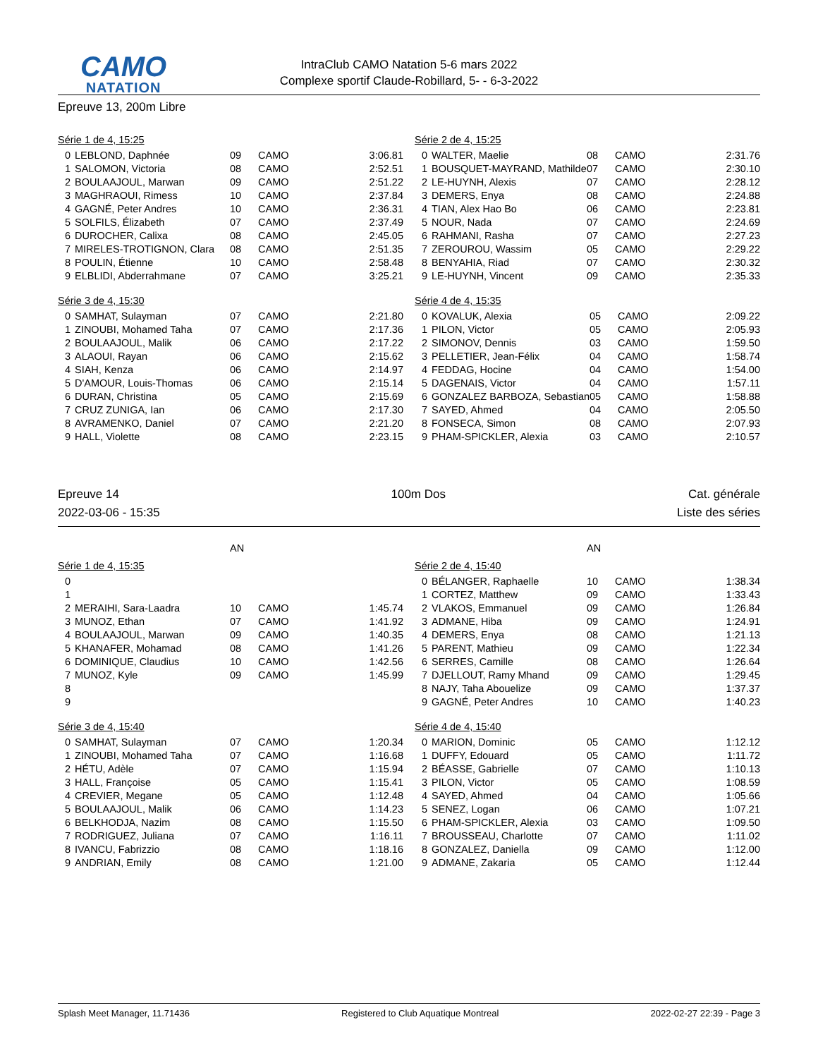CAMO
NATATION
IntraClub CAMO Natation 5-6 mars 2022
Complexe sportif Claude-Robillard, 5- - 6-3-2022
Epreuve 13, 200m Libre
Série 1 de 4, 15:25
| 0 | LEBLOND, Daphnée | 09 | CAMO | 3:06.81 |
| 1 | SALOMON, Victoria | 08 | CAMO | 2:52.51 |
| 2 | BOULAAJOUL, Marwan | 09 | CAMO | 2:51.22 |
| 3 | MAGHRAOUI, Rimess | 10 | CAMO | 2:37.84 |
| 4 | GAGNÉ, Peter Andres | 10 | CAMO | 2:36.31 |
| 5 | SOLFILS, Élizabeth | 07 | CAMO | 2:37.49 |
| 6 | DUROCHER, Calixa | 08 | CAMO | 2:45.05 |
| 7 | MIRELES-TROTIGNON, Clara | 08 | CAMO | 2:51.35 |
| 8 | POULIN, Étienne | 10 | CAMO | 2:58.48 |
| 9 | ELBLIDI, Abderrahmane | 07 | CAMO | 3:25.21 |
Série 2 de 4, 15:25
| 0 | WALTER, Maelie | 08 | CAMO | 2:31.76 |
| 1 | BOUSQUET-MAYRAND, Mathilde | 07 | CAMO | 2:30.10 |
| 2 | LE-HUYNH, Alexis | 07 | CAMO | 2:28.12 |
| 3 | DEMERS, Enya | 08 | CAMO | 2:24.88 |
| 4 | TIAN, Alex Hao Bo | 06 | CAMO | 2:23.81 |
| 5 | NOUR, Nada | 07 | CAMO | 2:24.69 |
| 6 | RAHMANI, Rasha | 07 | CAMO | 2:27.23 |
| 7 | ZEROUROU, Wassim | 05 | CAMO | 2:29.22 |
| 8 | BENYAHIA, Riad | 07 | CAMO | 2:30.32 |
| 9 | LE-HUYNH, Vincent | 09 | CAMO | 2:35.33 |
Série 3 de 4, 15:30
| 0 | SAMHAT, Sulayman | 07 | CAMO | 2:21.80 |
| 1 | ZINOUBI, Mohamed Taha | 07 | CAMO | 2:17.36 |
| 2 | BOULAAJOUL, Malik | 06 | CAMO | 2:17.22 |
| 3 | ALAOUI, Rayan | 06 | CAMO | 2:15.62 |
| 4 | SIAH, Kenza | 06 | CAMO | 2:14.97 |
| 5 | D'AMOUR, Louis-Thomas | 06 | CAMO | 2:15.14 |
| 6 | DURAN, Christina | 05 | CAMO | 2:15.69 |
| 7 | CRUZ ZUNIGA, Ian | 06 | CAMO | 2:17.30 |
| 8 | AVRAMENKO, Daniel | 07 | CAMO | 2:21.20 |
| 9 | HALL, Violette | 08 | CAMO | 2:23.15 |
Série 4 de 4, 15:35
| 0 | KOVALUK, Alexia | 05 | CAMO | 2:09.22 |
| 1 | PILON, Victor | 05 | CAMO | 2:05.93 |
| 2 | SIMONOV, Dennis | 03 | CAMO | 1:59.50 |
| 3 | PELLETIER, Jean-Félix | 04 | CAMO | 1:58.74 |
| 4 | FEDDAG, Hocine | 04 | CAMO | 1:54.00 |
| 5 | DAGENAIS, Victor | 04 | CAMO | 1:57.11 |
| 6 | GONZALEZ BARBOZA, Sebastian | 05 | CAMO | 1:58.88 |
| 7 | SAYED, Ahmed | 04 | CAMO | 2:05.50 |
| 8 | FONSECA, Simon | 08 | CAMO | 2:07.93 |
| 9 | PHAM-SPICKLER, Alexia | 03 | CAMO | 2:10.57 |
Epreuve 14
2022-03-06 - 15:35
100m Dos Cat. générale
Liste des séries
| | | AN | | |
| | | AN | | |
Série 1 de 4, 15:35
| 0 | | | | |
| 1 | | | | |
| 2 | MERAIHI, Sara-Laadra | 10 | CAMO | 1:45.74 |
| 3 | MUNOZ, Ethan | 07 | CAMO | 1:41.92 |
| 4 | BOULAAJOUL, Marwan | 09 | CAMO | 1:40.35 |
| 5 | KHANAFER, Mohamad | 08 | CAMO | 1:41.26 |
| 6 | DOMINIQUE, Claudius | 10 | CAMO | 1:42.56 |
| 7 | MUNOZ, Kyle | 09 | CAMO | 1:45.99 |
| 8 | | | | |
| 9 | | | | |
Série 2 de 4, 15:40
| 0 | BÉLANGER, Raphaelle | 10 | CAMO | 1:38.34 |
| 1 | CORTEZ, Matthew | 09 | CAMO | 1:33.43 |
| 2 | VLAKOS, Emmanuel | 09 | CAMO | 1:26.84 |
| 3 | ADMANE, Hiba | 09 | CAMO | 1:24.91 |
| 4 | DEMERS, Enya | 08 | CAMO | 1:21.13 |
| 5 | PARENT, Mathieu | 09 | CAMO | 1:22.34 |
| 6 | SERRES, Camille | 08 | CAMO | 1:26.64 |
| 7 | DJELLOUT, Ramy Mhand | 09 | CAMO | 1:29.45 |
| 8 | NAJY, Taha Abouelize | 09 | CAMO | 1:37.37 |
| 9 | GAGNÉ, Peter Andres | 10 | CAMO | 1:40.23 |
Série 3 de 4, 15:40
| 0 | SAMHAT, Sulayman | 07 | CAMO | 1:20.34 |
| 1 | ZINOUBI, Mohamed Taha | 07 | CAMO | 1:16.68 |
| 2 | HÉTU, Adèle | 07 | CAMO | 1:15.94 |
| 3 | HALL, Françoise | 05 | CAMO | 1:15.41 |
| 4 | CREVIER, Megane | 05 | CAMO | 1:12.48 |
| 5 | BOULAAJOUL, Malik | 06 | CAMO | 1:14.23 |
| 6 | BELKHODJA, Nazim | 08 | CAMO | 1:15.50 |
| 7 | RODRIGUEZ, Juliana | 07 | CAMO | 1:16.11 |
| 8 | IVANCU, Fabrizzio | 08 | CAMO | 1:18.16 |
| 9 | ANDRIAN, Emily | 08 | CAMO | 1:21.00 |
Série 4 de 4, 15:40
| 0 | MARION, Dominic | 05 | CAMO | 1:12.12 |
| 1 | DUFFY, Edouard | 05 | CAMO | 1:11.72 |
| 2 | BÉASSE, Gabrielle | 07 | CAMO | 1:10.13 |
| 3 | PILON, Victor | 05 | CAMO | 1:08.59 |
| 4 | SAYED, Ahmed | 04 | CAMO | 1:05.66 |
| 5 | SENEZ, Logan | 06 | CAMO | 1:07.21 |
| 6 | PHAM-SPICKLER, Alexia | 03 | CAMO | 1:09.50 |
| 7 | BROUSSEAU, Charlotte | 07 | CAMO | 1:11.02 |
| 8 | GONZALEZ, Daniella | 09 | CAMO | 1:12.00 |
| 9 | ADMANE, Zakaria | 05 | CAMO | 1:12.44 |
Splash Meet Manager, 11.71436 Registered to Club Aquatique Montreal 2022-02-27 22:39 - Page 3